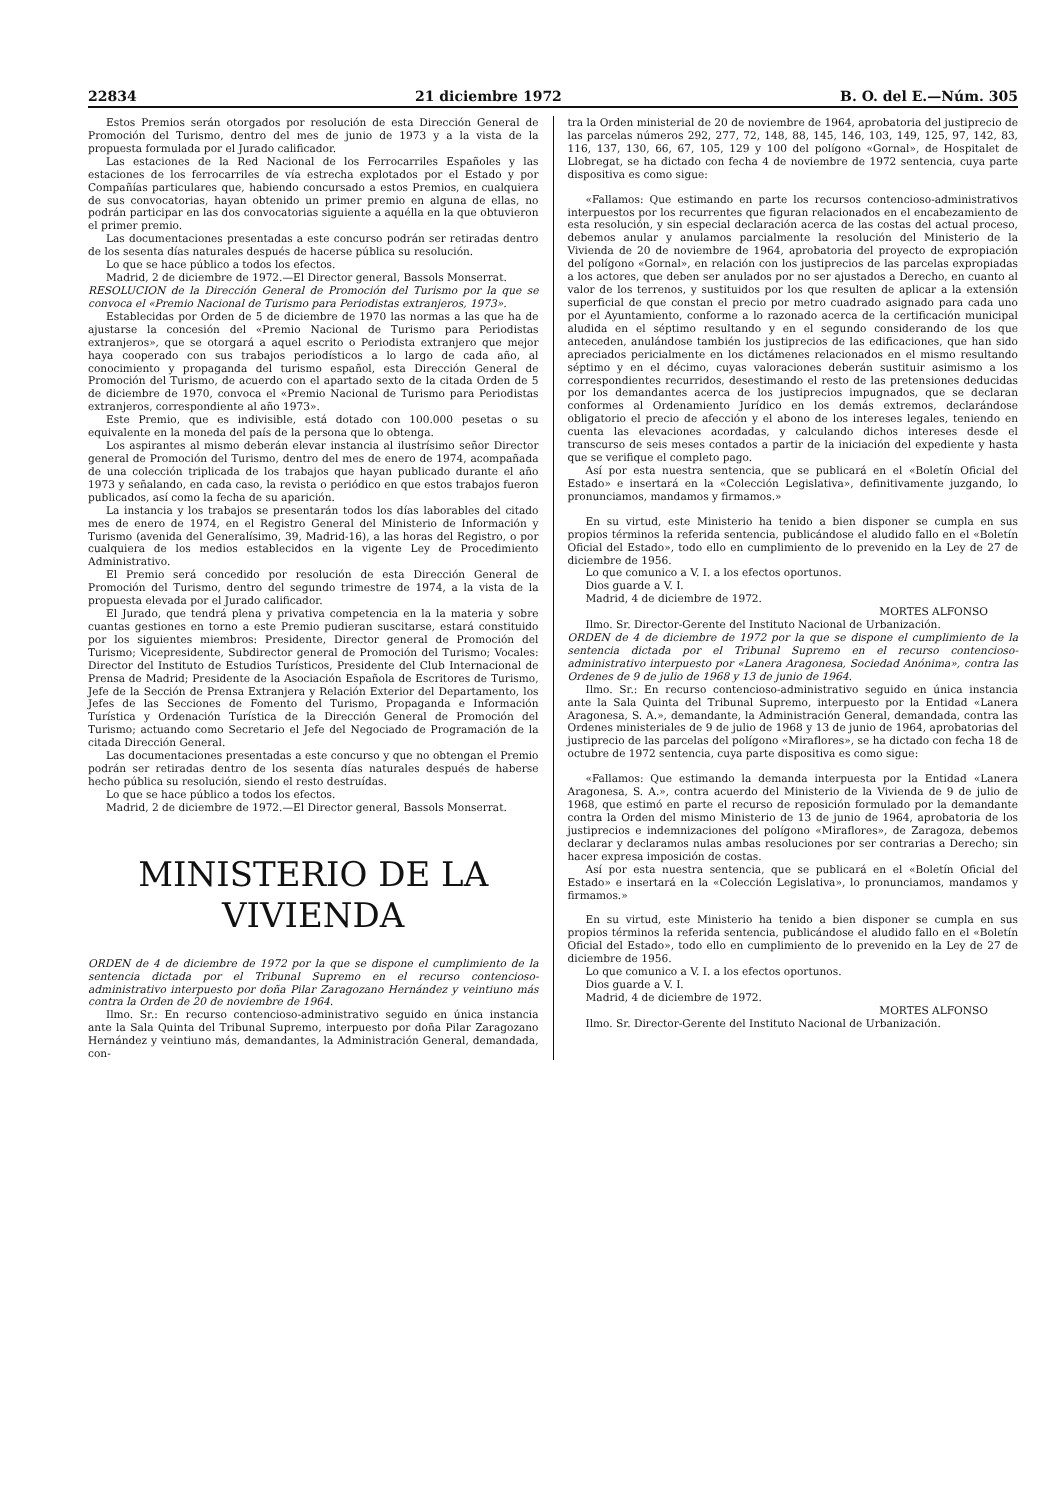22834 21 diciembre 1972 B. O. del E.—Núm. 305
Estos Premios serán otorgados por resolución de esta Dirección General de Promoción del Turismo, dentro del mes de junio de 1973 y a la vista de la propuesta formulada por el Jurado calificador.
Las estaciones de la Red Nacional de los Ferrocarriles Españoles y las estaciones de los ferrocarriles de vía estrecha explotados por el Estado y por Compañías particulares que, habiendo concursado a estos Premios, en cualquiera de sus convocatorias, hayan obtenido un primer premio en alguna de ellas, no podrán participar en las dos convocatorias siguiente a aquélla en la que obtuvieron el primer premio.
Las documentaciones presentadas a este concurso podrán ser retiradas dentro de los sesenta días naturales después de hacerse pública su resolución.
Lo que se hace público a todos los efectos.
Madrid, 2 de diciembre de 1972.—El Director general, Bassols Monserrat.
RESOLUCION de la Dirección General de Promoción del Turismo por la que se convoca el «Premio Nacional de Turismo para Periodistas extranjeros, 1973».
Establecidas por Orden de 5 de diciembre de 1970 las normas a las que ha de ajustarse la concesión del «Premio Nacional de Turismo para Periodistas extranjeros», que se otorgará a aquel escrito o Periodista extranjero que mejor haya cooperado con sus trabajos periodísticos a lo largo de cada año, al conocimiento y propaganda del turismo español, esta Dirección General de Promoción del Turismo, de acuerdo con el apartado sexto de la citada Orden de 5 de diciembre de 1970, convoca el «Premio Nacional de Turismo para Periodistas extranjeros, correspondiente al año 1973».
Este Premio, que es indivisible, está dotado con 100.000 pesetas o su equivalente en la moneda del país de la persona que lo obtenga.
Los aspirantes al mismo deberán elevar instancia al ilustrísimo señor Director general de Promoción del Turismo, dentro del mes de enero de 1974, acompañada de una colección triplicada de los trabajos que hayan publicado durante el año 1973 y señalando, en cada caso, la revista o periódico en que estos trabajos fueron publicados, así como la fecha de su aparición.
La instancia y los trabajos se presentarán todos los días laborables del citado mes de enero de 1974, en el Registro General del Ministerio de Información y Turismo (avenida del Generalísimo, 39, Madrid-16), a las horas del Registro, o por cualquiera de los medios establecidos en la vigente Ley de Procedimiento Administrativo.
El Premio será concedido por resolución de esta Dirección General de Promoción del Turismo, dentro del segundo trimestre de 1974, a la vista de la propuesta elevada por el Jurado calificador.
El Jurado, que tendrá plena y privativa competencia en la la materia y sobre cuantas gestiones en torno a este Premio pudieran suscitarse, estará constituido por los siguientes miembros: Presidente, Director general de Promoción del Turismo; Vicepresidente, Subdirector general de Promoción del Turismo; Vocales: Director del Instituto de Estudios Turísticos, Presidente del Club Internacional de Prensa de Madrid; Presidente de la Asociación Española de Escritores de Turismo, Jefe de la Sección de Prensa Extranjera y Relación Exterior del Departamento, los Jefes de las Secciones de Fomento del Turismo, Propaganda e Información Turística y Ordenación Turística de la Dirección General de Promoción del Turismo; actuando como Secretario el Jefe del Negociado de Programación de la citada Dirección General.
Las documentaciones presentadas a este concurso y que no obtengan el Premio podrán ser retiradas dentro de los sesenta días naturales después de haberse hecho pública su resolución, siendo el resto destruídas.
Lo que se hace público a todos los efectos.
Madrid, 2 de diciembre de 1972.—El Director general, Bassols Monserrat.
MINISTERIO DE LA VIVIENDA
ORDEN de 4 de diciembre de 1972 por la que se dispone el cumplimiento de la sentencia dictada por el Tribunal Supremo en el recurso contencioso-administrativo interpuesto por doña Pilar Zaragozano Hernández y veintiuno más contra la Orden de 20 de noviembre de 1964.
Ilmo. Sr.: En recurso contencioso-administrativo seguido en única instancia ante la Sala Quinta del Tribunal Supremo, interpuesto por doña Pilar Zaragozano Hernández y veintiuno más, demandantes, la Administración General, demandada, con-
tra la Orden ministerial de 20 de noviembre de 1964, aprobatoria del justiprecio de las parcelas números 292, 277, 72, 148, 88, 145, 146, 103, 149, 125, 97, 142, 83, 116, 137, 130, 66, 67, 105, 129 y 100 del polígono «Gornal», de Hospitalet de Llobregat, se ha dictado con fecha 4 de noviembre de 1972 sentencia, cuya parte dispositiva es como sigue:
«Fallamos: Que estimando en parte los recursos contencioso-administrativos interpuestos por los recurrentes que figuran relacionados en el encabezamiento de esta resolución, y sin especial declaración acerca de las costas del actual proceso, debemos anular y anulamos parcialmente la resolución del Ministerio de la Vivienda de 20 de noviembre de 1964, aprobatoria del proyecto de expropiación del polígono «Gornal», en relación con los justiprecios de las parcelas expropiadas a los actores, que deben ser anulados por no ser ajustados a Derecho, en cuanto al valor de los terrenos, y sustituidos por los que resulten de aplicar a la extensión superficial de que constan el precio por metro cuadrado asignado para cada uno por el Ayuntamiento, conforme a lo razonado acerca de la certificación municipal aludida en el séptimo resultando y en el segundo considerando de los que anteceden, anulándose también los justiprecios de las edificaciones, que han sido apreciados pericialmente en los dictámenes relacionados en el mismo resultando séptimo y en el décimo, cuyas valoraciones deberán sustituir asimismo a los correspondientes recurridos, desestimando el resto de las pretensiones deducidas por los demandantes acerca de los justiprecios impugnados, que se declaran conformes al Ordenamiento Jurídico en los demás extremos, declarándose obligatorio el precio de afección y el abono de los intereses legales, teniendo en cuenta las elevaciones acordadas, y calculando dichos intereses desde el transcurso de seis meses contados a partir de la iniciación del expediente y hasta que se verifique el completo pago.
Así por esta nuestra sentencia, que se publicará en el «Boletín Oficial del Estado» e insertará en la «Colección Legislativa», definitivamente juzgando, lo pronunciamos, mandamos y firmamos.»
En su virtud, este Ministerio ha tenido a bien disponer se cumpla en sus propios términos la referida sentencia, publicándose el aludido fallo en el «Boletín Oficial del Estado», todo ello en cumplimiento de lo prevenido en la Ley de 27 de diciembre de 1956.
Lo que comunico a V. I. a los efectos oportunos.
Dios guarde a V. I.
Madrid, 4 de diciembre de 1972.
MORTES ALFONSO
Ilmo. Sr. Director-Gerente del Instituto Nacional de Urbanización.
ORDEN de 4 de diciembre de 1972 por la que se dispone el cumplimiento de la sentencia dictada por el Tribunal Supremo en el recurso contencioso-administrativo interpuesto por «Lanera Aragonesa, Sociedad Anónima», contra las Ordenes de 9 de julio de 1968 y 13 de junio de 1964.
Ilmo. Sr.: En recurso contencioso-administrativo seguido en única instancia ante la Sala Quinta del Tribunal Supremo, interpuesto por la Entidad «Lanera Aragonesa, S. A.», demandante, la Administración General, demandada, contra las Ordenes ministeriales de 9 de julio de 1968 y 13 de junio de 1964, aprobatorias del justiprecio de las parcelas del polígono «Miraflores», se ha dictado con fecha 18 de octubre de 1972 sentencia, cuya parte dispositiva es como sigue:
«Fallamos: Que estimando la demanda interpuesta por la Entidad «Lanera Aragonesa, S. A.», contra acuerdo del Ministerio de la Vivienda de 9 de julio de 1968, que estimó en parte el recurso de reposición formulado por la demandante contra la Orden del mismo Ministerio de 13 de junio de 1964, aprobatoria de los justiprecios e indemnizaciones del polígono «Miraflores», de Zaragoza, debemos declarar y declaramos nulas ambas resoluciones por ser contrarias a Derecho; sin hacer expresa imposición de costas.
Así por esta nuestra sentencia, que se publicará en el «Boletín Oficial del Estado» e insertará en la «Colección Legislativa», lo pronunciamos, mandamos y firmamos.»
En su virtud, este Ministerio ha tenido a bien disponer se cumpla en sus propios términos la referida sentencia, publicándose el aludido fallo en el «Boletín Oficial del Estado», todo ello en cumplimiento de lo prevenido en la Ley de 27 de diciembre de 1956.
Lo que comunico a V. I. a los efectos oportunos.
Dios guarde a V. I.
Madrid, 4 de diciembre de 1972.
MORTES ALFONSO
Ilmo. Sr. Director-Gerente del Instituto Nacional de Urbanización.